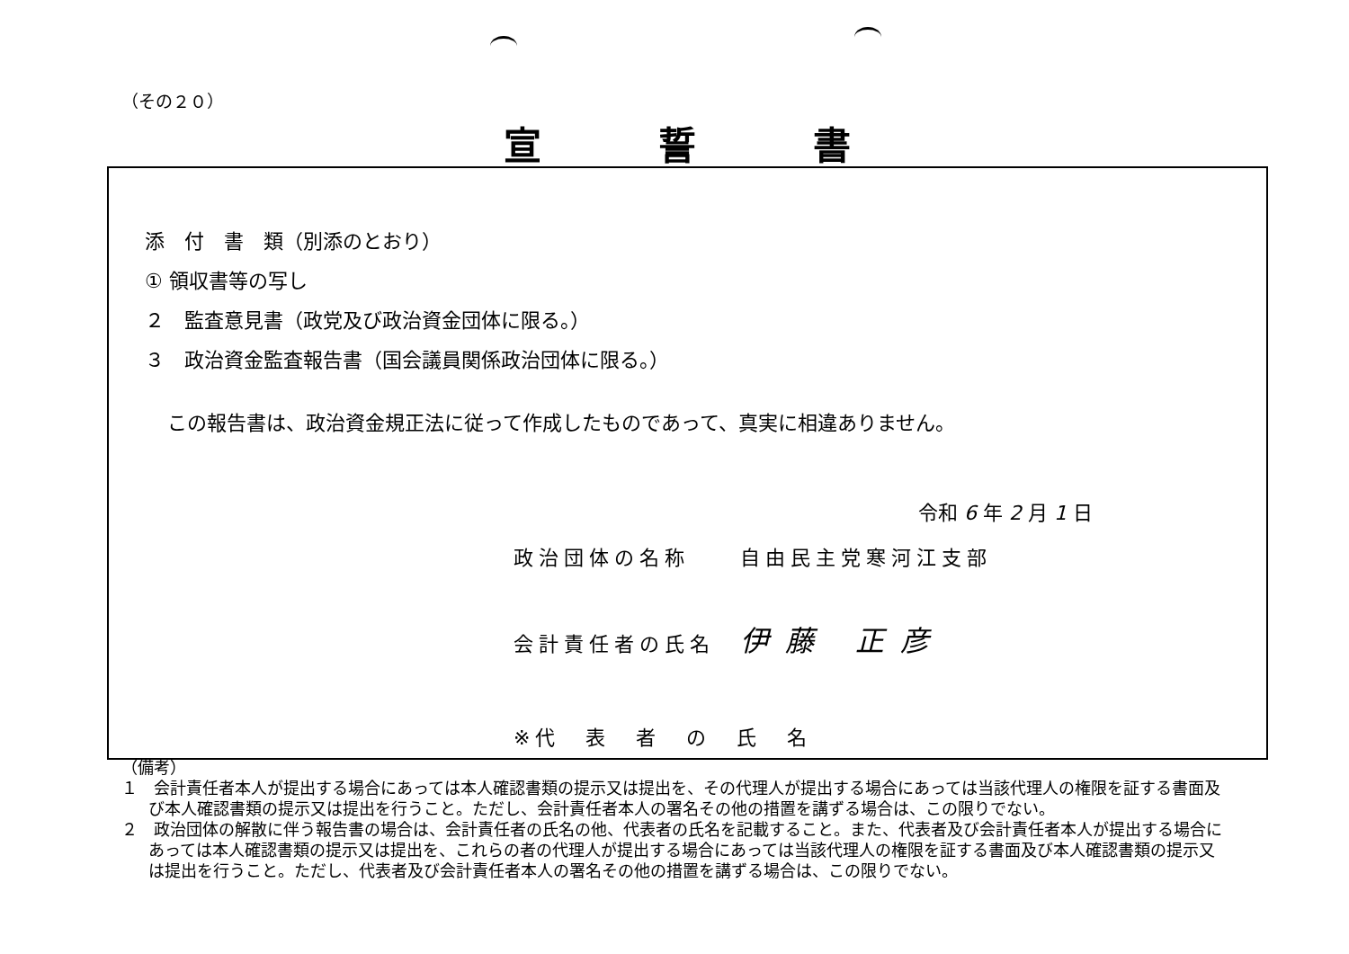（その２０）
宣誓書
添　付　書　類（別添のとおり）
① 領収書等の写し
２　監査意見書（政党及び政治資金団体に限る。）
３　政治資金監査報告書（国会議員関係政治団体に限る。）
この報告書は、政治資金規正法に従って作成したものであって、真実に相違ありません。
令和 6 年 2 月 1 日
政治団体の名称　　自由民主党寒河江支部
会計責任者の氏名　伊藤 正彦
※代　表　者　の　氏　名
（備考）
１　会計責任者本人が提出する場合にあっては本人確認書類の提示又は提出を、その代理人が提出する場合にあっては当該代理人の権限を証する書面及び本人確認書類の提示又は提出を行うこと。ただし、会計責任者本人の署名その他の措置を講ずる場合は、この限りでない。
２　政治団体の解散に伴う報告書の場合は、会計責任者の氏名の他、代表者の氏名を記載すること。また、代表者及び会計責任者本人が提出する場合にあっては本人確認書類の提示又は提出を、これらの者の代理人が提出する場合にあっては当該代理人の権限を証する書面及び本人確認書類の提示又は提出を行うこと。ただし、代表者及び会計責任者本人の署名その他の措置を講ずる場合は、この限りでない。